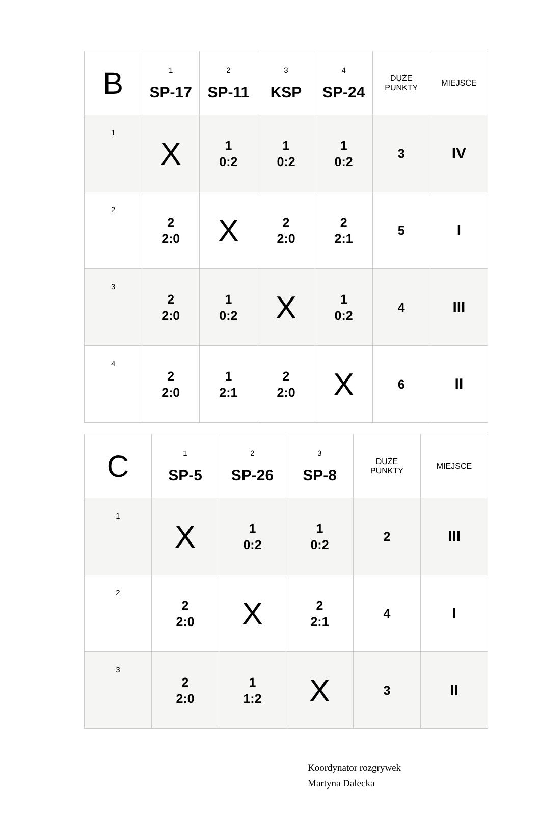| B | 1 SP-17 | 2 SP-11 | 3 KSP | 4 SP-24 | DUŻE PUNKTY | MIEJSCE |
| 1 | X | 1 0:2 | 1 0:2 | 1 0:2 | 3 | IV |
| 2 | 2 2:0 | X | 2 2:0 | 2 2:1 | 5 | I |
| 3 | 2 2:0 | 1 0:2 | X | 1 0:2 | 4 | III |
| 4 | 2 2:0 | 1 2:1 | 2 2:0 | X | 6 | II |
| C | 1 SP-5 | 2 SP-26 | 3 SP-8 | DUŻE PUNKTY | MIEJSCE |
| 1 | X | 1 0:2 | 1 0:2 | 2 | III |
| 2 | 2 2:0 | X | 2 2:1 | 4 | I |
| 3 | 2 2:0 | 1 1:2 | X | 3 | II |
Koordynator rozgrywek
Martyna Dalecka